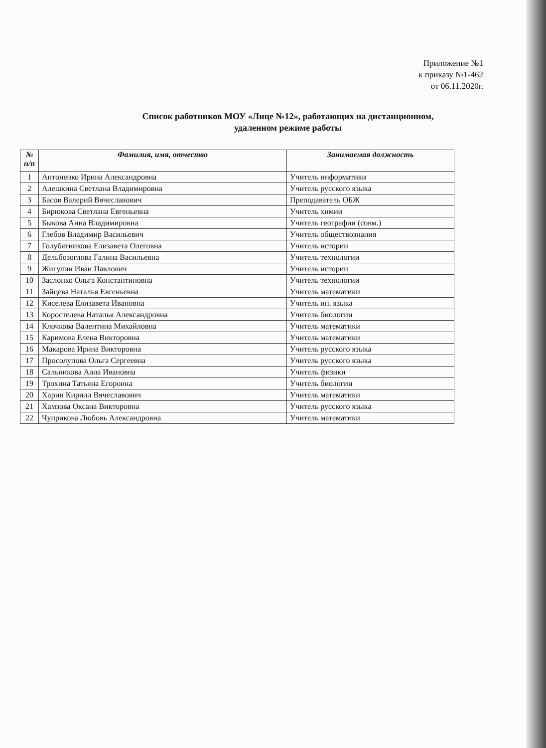Приложение №1
к приказу №1-462
от 06.11.2020г.
Список работников МОУ «Лице №12», работающих на дистанционном,
удаленном режиме работы
| № п/п | Фамилия, имя, отчество | Занимаемая должность |
| --- | --- | --- |
| 1 | Антоненко Ирина Александровна | Учитель информатики |
| 2 | Алешкина Светлана Владимировна | Учитель русского языка |
| 3 | Басов Валерий Вячеславович | Преподаватель ОБЖ |
| 4 | Бирюкова Светлана Евгеньевна | Учитель химии |
| 5 | Быкова Анна Владимировна | Учитель географии (совм.) |
| 6 | Глебов Владимир Васильевич | Учитель обществознания |
| 7 | Голубятникова Елизавета Олеговна | Учитель истории |
| 8 | Дельбозоглова Галина Васильевна | Учитель технологии |
| 9 | Жигулин Иван Павлович | Учитель истории |
| 10 | Заслонко Ольга Константиновна | Учитель технологии |
| 11 | Зайцева Наталья Евгеньевна | Учитель математики |
| 12 | Киселева Елизавета Ивановна | Учитель ин. языка |
| 13 | Коростелева Наталья Александровна | Учитель биологии |
| 14 | Клочкова Валентина Михайловна | Учитель математики |
| 15 | Каримова Елена Викторовна | Учитель математики |
| 16 | Макарова Ирина Викторовна | Учитель русского языка |
| 17 | Просолупова Ольга Сергеевна | Учитель русского языка |
| 18 | Сальникова Алла Ивановна | Учитель физики |
| 19 | Трохина Татьяна Егоровна | Учитель биологии |
| 20 | Харин Кирилл Вячеславович | Учитель математики |
| 21 | Хамзова Оксана Викторовна | Учитель русского языка |
| 22 | Чуприкова Любовь Александровна | Учитель математики |